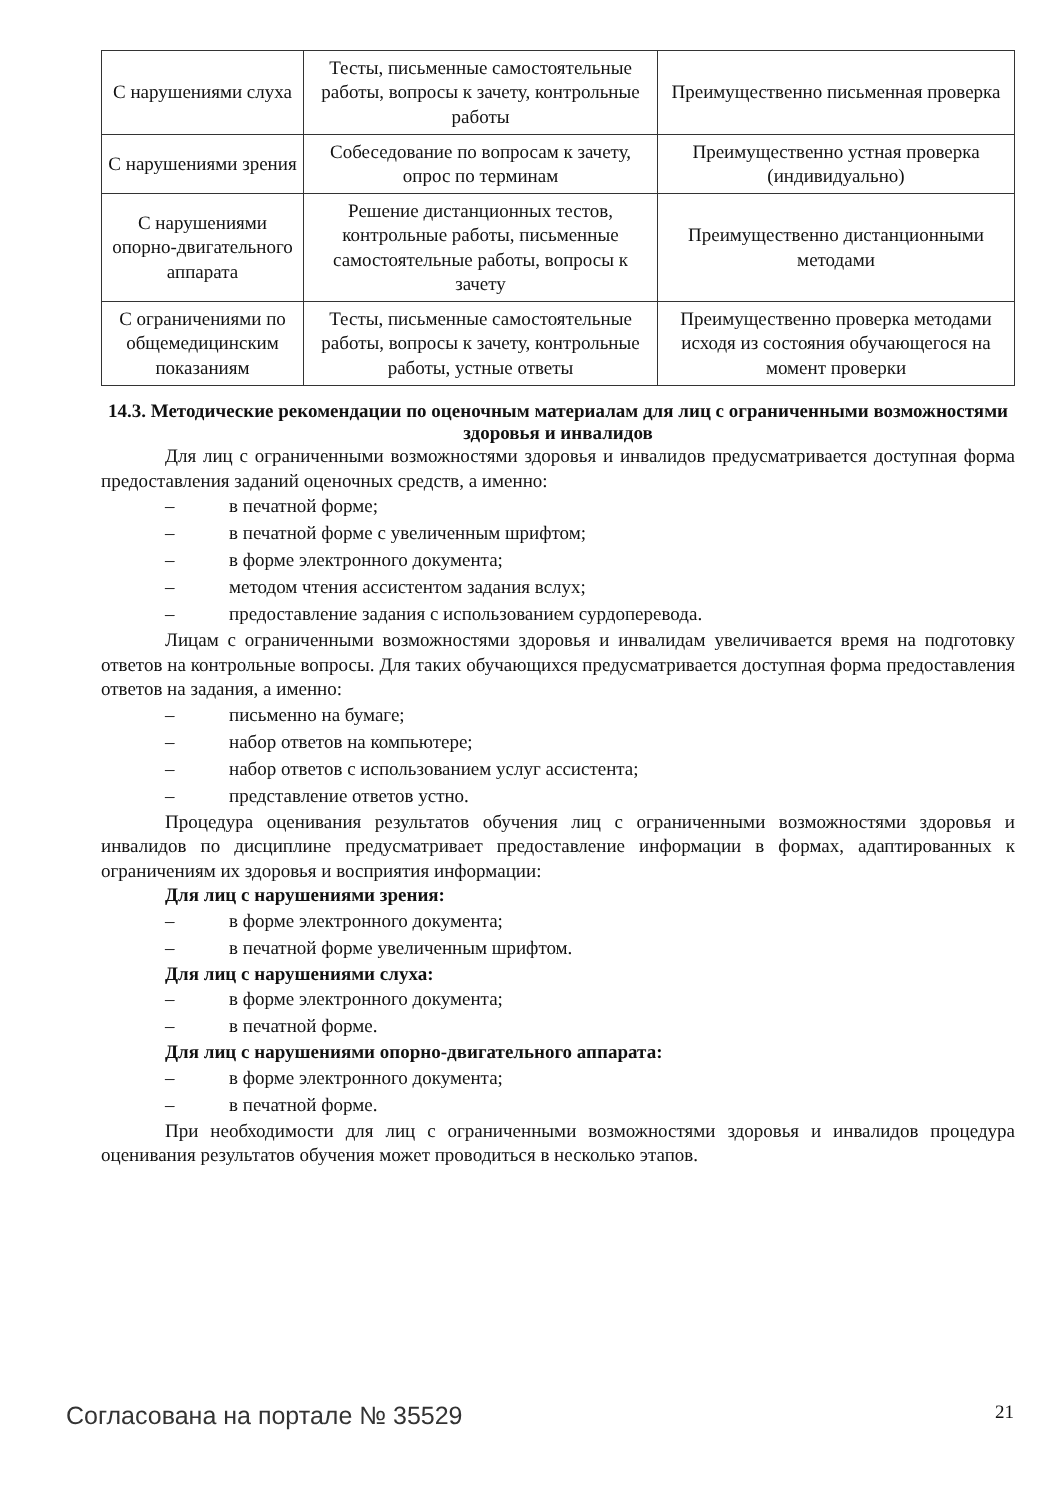| С нарушениями слуха | Тесты, письменные самостоятельные работы, вопросы к зачету, контрольные работы | Преимущественно письменная проверка |
| С нарушениями зрения | Собеседование по вопросам к зачету, опрос по терминам | Преимущественно устная проверка (индивидуально) |
| С нарушениями опорно-двигательного аппарата | Решение дистанционных тестов, контрольные работы, письменные самостоятельные работы, вопросы к зачету | Преимущественно дистанционными методами |
| С ограничениями по общемедицинским показаниям | Тесты, письменные самостоятельные работы, вопросы к зачету, контрольные работы, устные ответы | Преимущественно проверка методами исходя из состояния обучающегося на момент проверки |
14.3. Методические рекомендации по оценочным материалам для лиц с ограниченными возможностями здоровья и инвалидов
Для лиц с ограниченными возможностями здоровья и инвалидов предусматривается доступная форма предоставления заданий оценочных средств, а именно:
– в печатной форме;
– в печатной форме с увеличенным шрифтом;
– в форме электронного документа;
– методом чтения ассистентом задания вслух;
– предоставление задания с использованием сурдоперевода.
Лицам с ограниченными возможностями здоровья и инвалидам увеличивается время на подготовку ответов на контрольные вопросы. Для таких обучающихся предусматривается доступная форма предоставления ответов на задания, а именно:
– письменно на бумаге;
– набор ответов на компьютере;
– набор ответов с использованием услуг ассистента;
– представление ответов устно.
Процедура оценивания результатов обучения лиц с ограниченными возможностями здоровья и инвалидов по дисциплине предусматривает предоставление информации в формах, адаптированных к ограничениям их здоровья и восприятия информации:
Для лиц с нарушениями зрения:
– в форме электронного документа;
– в печатной форме увеличенным шрифтом.
Для лиц с нарушениями слуха:
– в форме электронного документа;
– в печатной форме.
Для лиц с нарушениями опорно-двигательного аппарата:
– в форме электронного документа;
– в печатной форме.
При необходимости для лиц с ограниченными возможностями здоровья и инвалидов процедура оценивания результатов обучения может проводиться в несколько этапов.
Согласована на портале № 35529 21